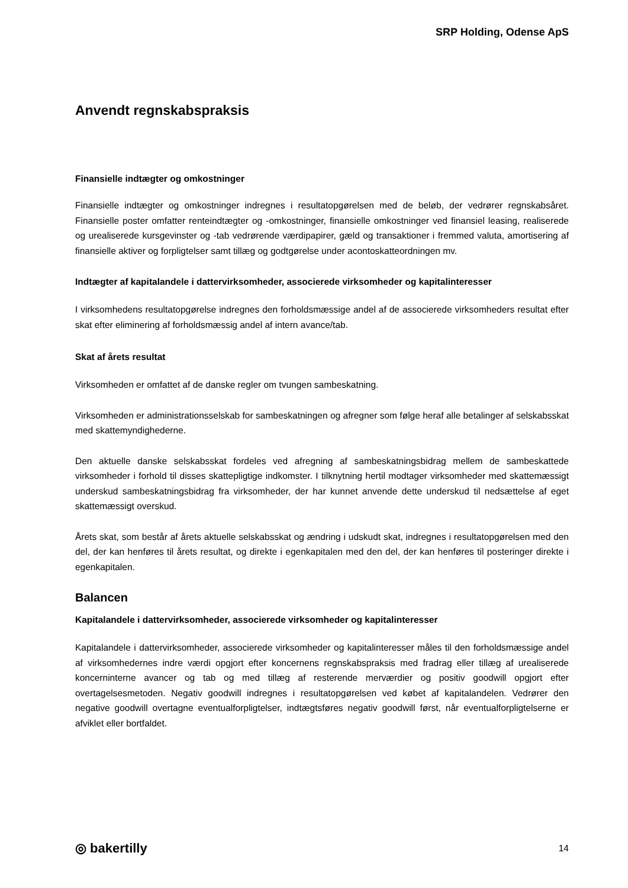SRP Holding, Odense ApS
Anvendt regnskabspraksis
Finansielle indtægter og omkostninger
Finansielle indtægter og omkostninger indregnes i resultatopgørelsen med de beløb, der vedrører regnskabsåret. Finansielle poster omfatter renteindtægter og -omkostninger, finansielle omkostninger ved finansiel leasing, realiserede og urealiserede kursgevinster og -tab vedrørende værdipapirer, gæld og transaktioner i fremmed valuta, amortisering af finansielle aktiver og forpligtelser samt tillæg og godtgørelse under acontoskatteordningen mv.
Indtægter af kapitalandele i dattervirksomheder, associerede virksomheder og kapitalinteresser
I virksomhedens resultatopgørelse indregnes den forholdsmæssige andel af de associerede virksomheders resultat efter skat efter eliminering af forholdsmæssig andel af intern avance/tab.
Skat af årets resultat
Virksomheden er omfattet af de danske regler om tvungen sambeskatning.
Virksomheden er administrationsselskab for sambeskatningen og afregner som følge heraf alle betalinger af selskabsskat med skattemyndighederne.
Den aktuelle danske selskabsskat fordeles ved afregning af sambeskatningsbidrag mellem de sambeskattede virksomheder i forhold til disses skattepligtige indkomster. I tilknytning hertil modtager virksomheder med skattemæssigt underskud sambeskatningsbidrag fra virksomheder, der har kunnet anvende dette underskud til nedsættelse af eget skattemæssigt overskud.
Årets skat, som består af årets aktuelle selskabsskat og ændring i udskudt skat, indregnes i resultatopgørelsen med den del, der kan henføres til årets resultat, og direkte i egenkapitalen med den del, der kan henføres til posteringer direkte i egenkapitalen.
Balancen
Kapitalandele i dattervirksomheder, associerede virksomheder og kapitalinteresser
Kapitalandele i dattervirksomheder, associerede virksomheder og kapitalinteresser måles til den forholdsmæssige andel af virksomhedernes indre værdi opgjort efter koncernens regnskabspraksis med fradrag eller tillæg af urealiserede koncerninterne avancer og tab og med tillæg af resterende merværdier og positiv goodwill opgjort efter overtagelsesmetoden. Negativ goodwill indregnes i resultatopgørelsen ved købet af kapitalandelen. Vedrører den negative goodwill overtagne eventualforpligtelser, indtægtsføres negativ goodwill først, når eventualforpligtelserne er afviklet eller bortfaldet.
◎ bakertilly 14